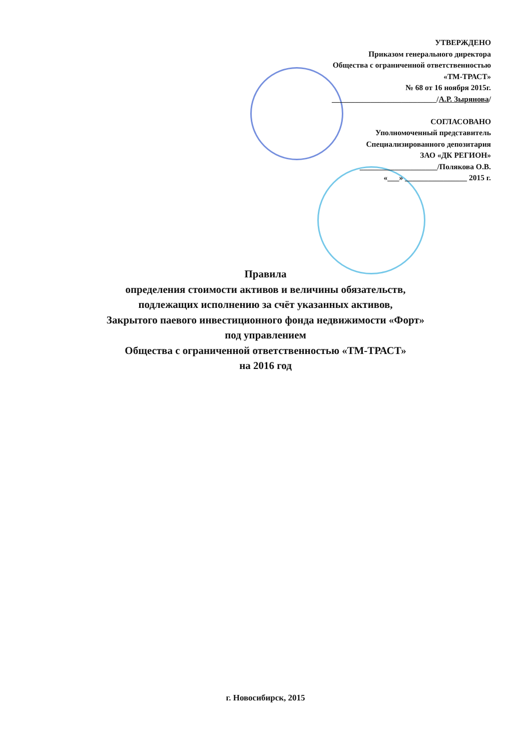УТВЕРЖДЕНО
Приказом генерального директора
Общества с ограниченной ответственностью
«ТМ-ТРАСТ»
№ 68 от 16 ноября 2015г.
___________________________/А.Р. Зырянова/
СОГЛАСОВАНО
Уполномоченный представитель
Специализированного депозитария
ЗАО «ДК РЕГИОН»
____________________/Полякова О.В.
«___» ________________ 2015 г.
Правила
определения стоимости активов и величины обязательств,
подлежащих исполнению за счёт указанных активов,
Закрытого паевого инвестиционного фонда недвижимости «Форт»
под управлением
Общества с ограниченной ответственностью «ТМ-ТРАСТ»
на 2016 год
г. Новосибирск, 2015